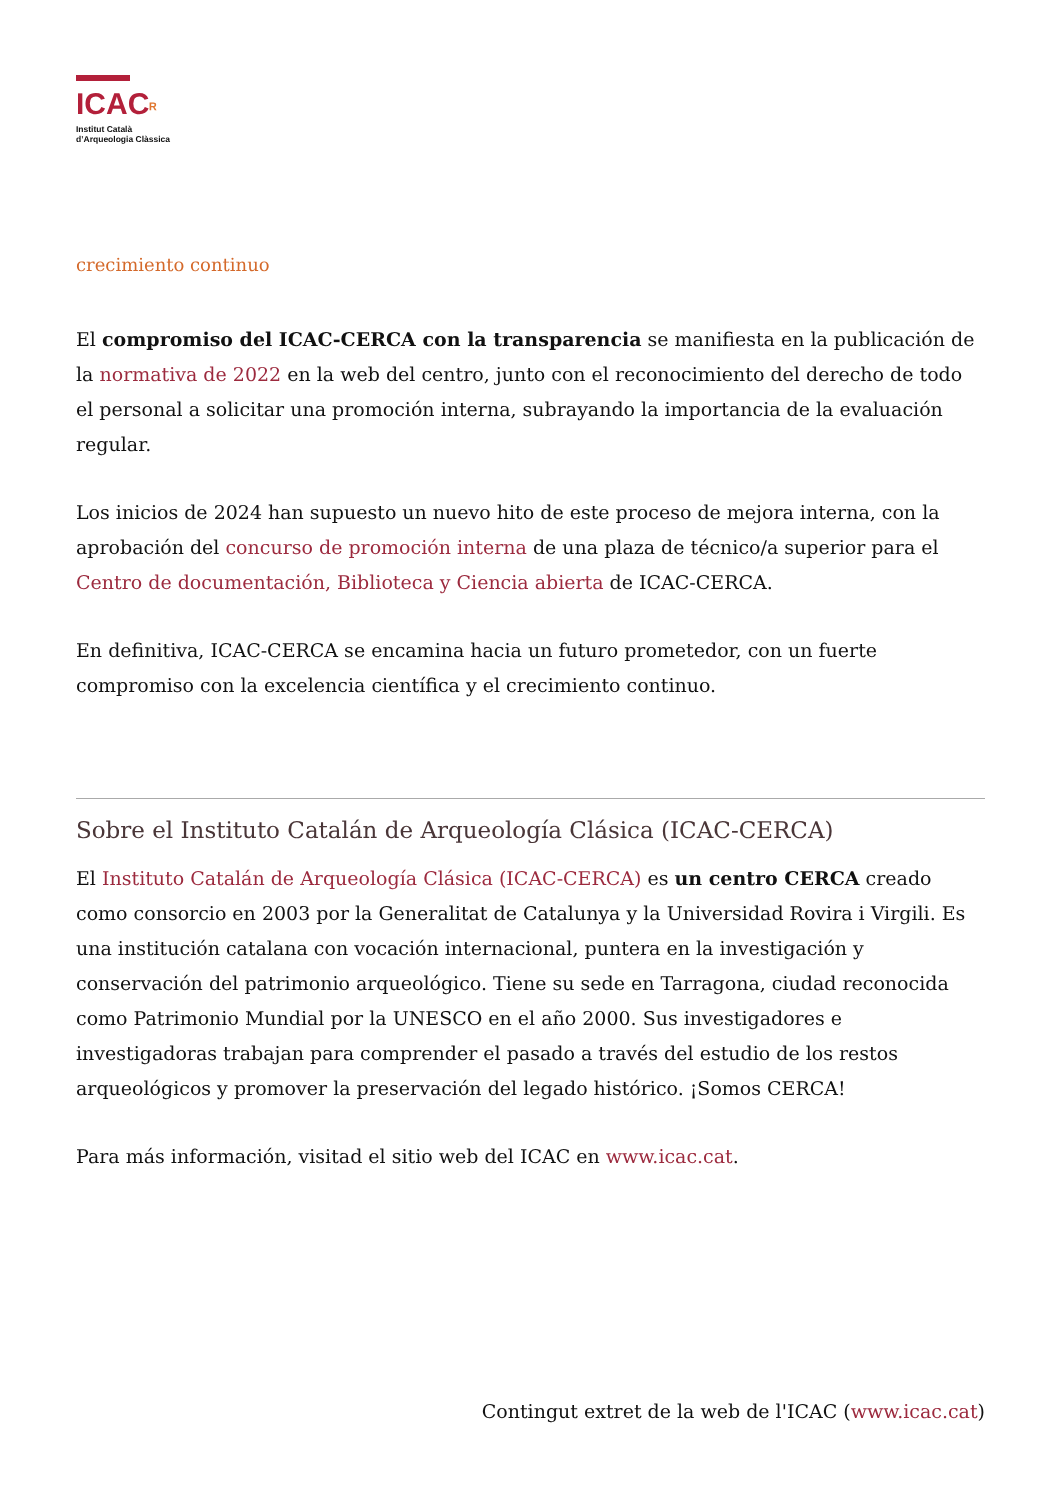ICACᴿ
Institut Català
d’Arqueologia Clàssica
crecimiento continuo
El compromiso del ICAC-CERCA con la transparencia se manifiesta en la publicación de la normativa de 2022 en la web del centro, junto con el reconocimiento del derecho de todo el personal a solicitar una promoción interna, subrayando la importancia de la evaluación regular.
Los inicios de 2024 han supuesto un nuevo hito de este proceso de mejora interna, con la aprobación del concurso de promoción interna de una plaza de técnico/a superior para el Centro de documentación, Biblioteca y Ciencia abierta de ICAC-CERCA.
En definitiva, ICAC-CERCA se encamina hacia un futuro prometedor, con un fuerte compromiso con la excelencia científica y el crecimiento continuo.
Sobre el Instituto Catalán de Arqueología Clásica (ICAC-CERCA)
El Instituto Catalán de Arqueología Clásica (ICAC-CERCA) es un centro CERCA creado como consorcio en 2003 por la Generalitat de Catalunya y la Universidad Rovira i Virgili. Es una institución catalana con vocación internacional, puntera en la investigación y conservación del patrimonio arqueológico. Tiene su sede en Tarragona, ciudad reconocida como Patrimonio Mundial por la UNESCO en el año 2000. Sus investigadores e investigadoras trabajan para comprender el pasado a través del estudio de los restos arqueológicos y promover la preservación del legado histórico. ¡Somos CERCA!
Para más información, visitad el sitio web del ICAC en www.icac.cat.
Contingut extret de la web de l'ICAC (www.icac.cat)